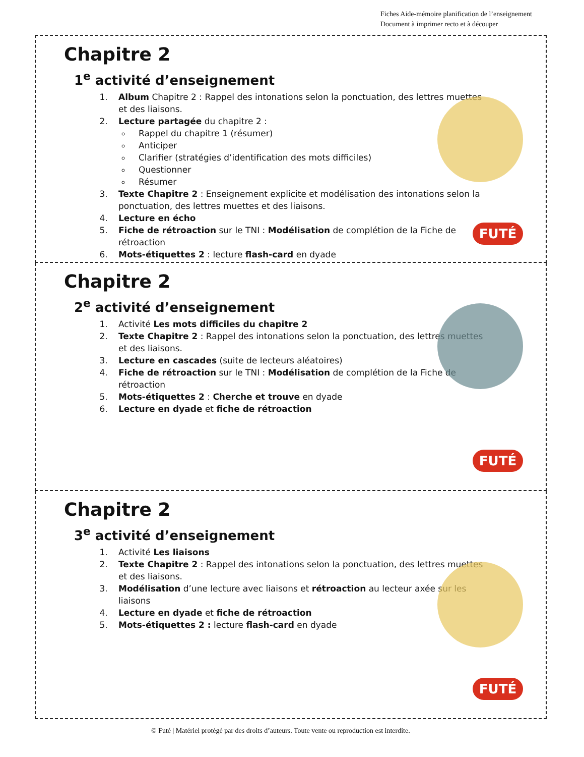Fiches Aide-mémoire planification de l’enseignement
Document à imprimer recto et à découper
Chapitre 2
1<sup>e</sup> activité d’enseignement
1. Album Chapitre 2 : Rappel des intonations selon la ponctuation, des lettres muettes et des liaisons.
2. Lecture partagée du chapitre 2 :
Rappel du chapitre 1 (résumer)
Anticiper
Clarifier (stratégies d’identification des mots difficiles)
Questionner
Résumer
3. Texte Chapitre 2 : Enseignement explicite et modélisation des intonations selon la ponctuation, des lettres muettes et des liaisons.
4. Lecture en écho
5. Fiche de rétroaction sur le TNI : Modélisation de complétion de la Fiche de rétroaction
6. Mots-étiquettes 2 : lecture flash-card en dyade
FUTÉ
Chapitre 2
2<sup>e</sup> activité d’enseignement
1. Activité Les mots difficiles du chapitre 2
2. Texte Chapitre 2 : Rappel des intonations selon la ponctuation, des lettres muettes et des liaisons.
3. Lecture en cascades (suite de lecteurs aléatoires)
4. Fiche de rétroaction sur le TNI : Modélisation de complétion de la Fiche de rétroaction
5. Mots-étiquettes 2 : Cherche et trouve en dyade
6. Lecture en dyade et fiche de rétroaction
FUTÉ
Chapitre 2
3<sup>e</sup> activité d’enseignement
1. Activité Les liaisons
2. Texte Chapitre 2 : Rappel des intonations selon la ponctuation, des lettres muettes et des liaisons.
3. Modélisation d’une lecture avec liaisons et rétroaction au lecteur axée sur les liaisons
4. Lecture en dyade et fiche de rétroaction
5. Mots-étiquettes 2 : lecture flash-card en dyade
FUTÉ
© Futé | Matériel protégé par des droits d’auteurs. Toute vente ou reproduction est interdite.